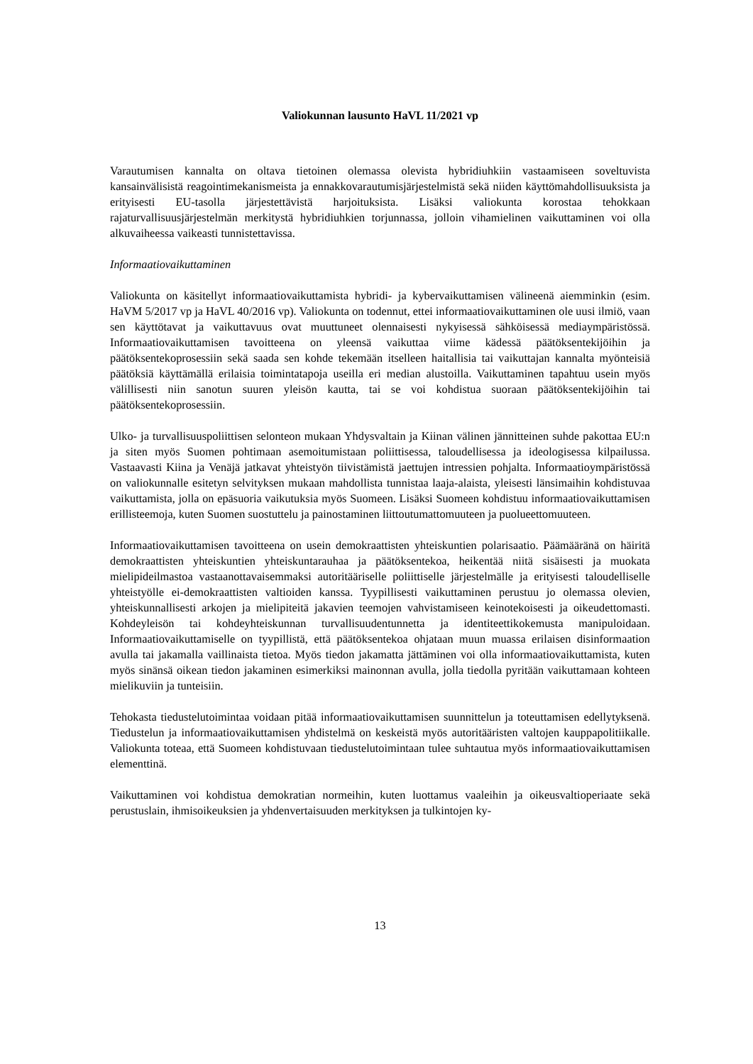Valiokunnan lausunto HaVL 11/2021 vp
Varautumisen kannalta on oltava tietoinen olemassa olevista hybridiuhkiin vastaamiseen soveltuvista kansainvälisistä reagointimekanismeista ja ennakkovarautumisjärjestelmistä sekä niiden käyttömahdollisuuksista ja erityisesti EU-tasolla järjestettävistä harjoituksista. Lisäksi valiokunta korostaa tehokkaan rajaturvallisuusjärjestelmän merkitystä hybridiuhkien torjunnassa, jolloin vihamielinen vaikuttaminen voi olla alkuvaiheessa vaikeasti tunnistettavissa.
Informaatiovaikuttaminen
Valiokunta on käsitellyt informaatiovaikuttamista hybridi- ja kybervaikuttamisen välineenä aiemminkin (esim. HaVM 5/2017 vp ja HaVL 40/2016 vp). Valiokunta on todennut, ettei informaatiovaikuttaminen ole uusi ilmiö, vaan sen käyttötavat ja vaikuttavuus ovat muuttuneet olennaisesti nykyisessä sähköisessä mediaympäristössä. Informaatiovaikuttamisen tavoitteena on yleensä vaikuttaa viime kädessä päätöksentekijöihin ja päätöksentekoprosessiin sekä saada sen kohde tekemään itselleen haitallisia tai vaikuttajan kannalta myönteisiä päätöksiä käyttämällä erilaisia toimintatapoja useilla eri median alustoilla. Vaikuttaminen tapahtuu usein myös välillisesti niin sanotun suuren yleisön kautta, tai se voi kohdistua suoraan päätöksentekijöihin tai päätöksentekoprosessiin.
Ulko- ja turvallisuuspoliittisen selonteon mukaan Yhdysvaltain ja Kiinan välinen jännitteinen suhde pakottaa EU:n ja siten myös Suomen pohtimaan asemoitumistaan poliittisessa, taloudellisessa ja ideologisessa kilpailussa. Vastaavasti Kiina ja Venäjä jatkavat yhteistyön tiivistämistä jaettujen intressien pohjalta. Informaatioympäristössä on valiokunnalle esitetyn selvityksen mukaan mahdollista tunnistaa laaja-alaista, yleisesti länsimaihin kohdistuvaa vaikuttamista, jolla on epäsuoria vaikutuksia myös Suomeen. Lisäksi Suomeen kohdistuu informaatiovaikuttamisen erillisteemoja, kuten Suomen suostuttelu ja painostaminen liittoutumattomuuteen ja puolueettomuuteen.
Informaatiovaikuttamisen tavoitteena on usein demokraattisten yhteiskuntien polarisaatio. Päämääränä on häiritä demokraattisten yhteiskuntien yhteiskuntarauhaa ja päätöksentekoa, heikentää niitä sisäisesti ja muokata mielipideilmastoa vastaanottavaisemmaksi autoritääriselle poliittiselle järjestelmälle ja erityisesti taloudelliselle yhteistyölle ei-demokraattisten valtioiden kanssa. Tyypillisesti vaikuttaminen perustuu jo olemassa olevien, yhteiskunnallisesti arkojen ja mielipiteitä jakavien teemojen vahvistamiseen keinotekoisesti ja oikeudettomasti. Kohdeyleisön tai kohdeyhteiskunnan turvallisuudentunnetta ja identiteettikokemusta manipuloidaan. Informaatiovaikuttamiselle on tyypillistä, että päätöksentekoa ohjataan muun muassa erilaisen disinformaation avulla tai jakamalla vaillinaista tietoa. Myös tiedon jakamatta jättäminen voi olla informaatiovaikuttamista, kuten myös sinänsä oikean tiedon jakaminen esimerkiksi mainonnan avulla, jolla tiedolla pyritään vaikuttamaan kohteen mielikuviin ja tunteisiin.
Tehokasta tiedustelutoimintaa voidaan pitää informaatiovaikuttamisen suunnittelun ja toteuttamisen edellytyksenä. Tiedustelun ja informaatiovaikuttamisen yhdistelmä on keskeistä myös autoritääristen valtojen kauppapolitiikalle. Valiokunta toteaa, että Suomeen kohdistuvaan tiedustelutoimintaan tulee suhtautua myös informaatiovaikuttamisen elementtinä.
Vaikuttaminen voi kohdistua demokratian normeihin, kuten luottamus vaaleihin ja oikeusvaltioperiaate sekä perustuslain, ihmisoikeuksien ja yhdenvertaisuuden merkityksen ja tulkintojen ky-
13